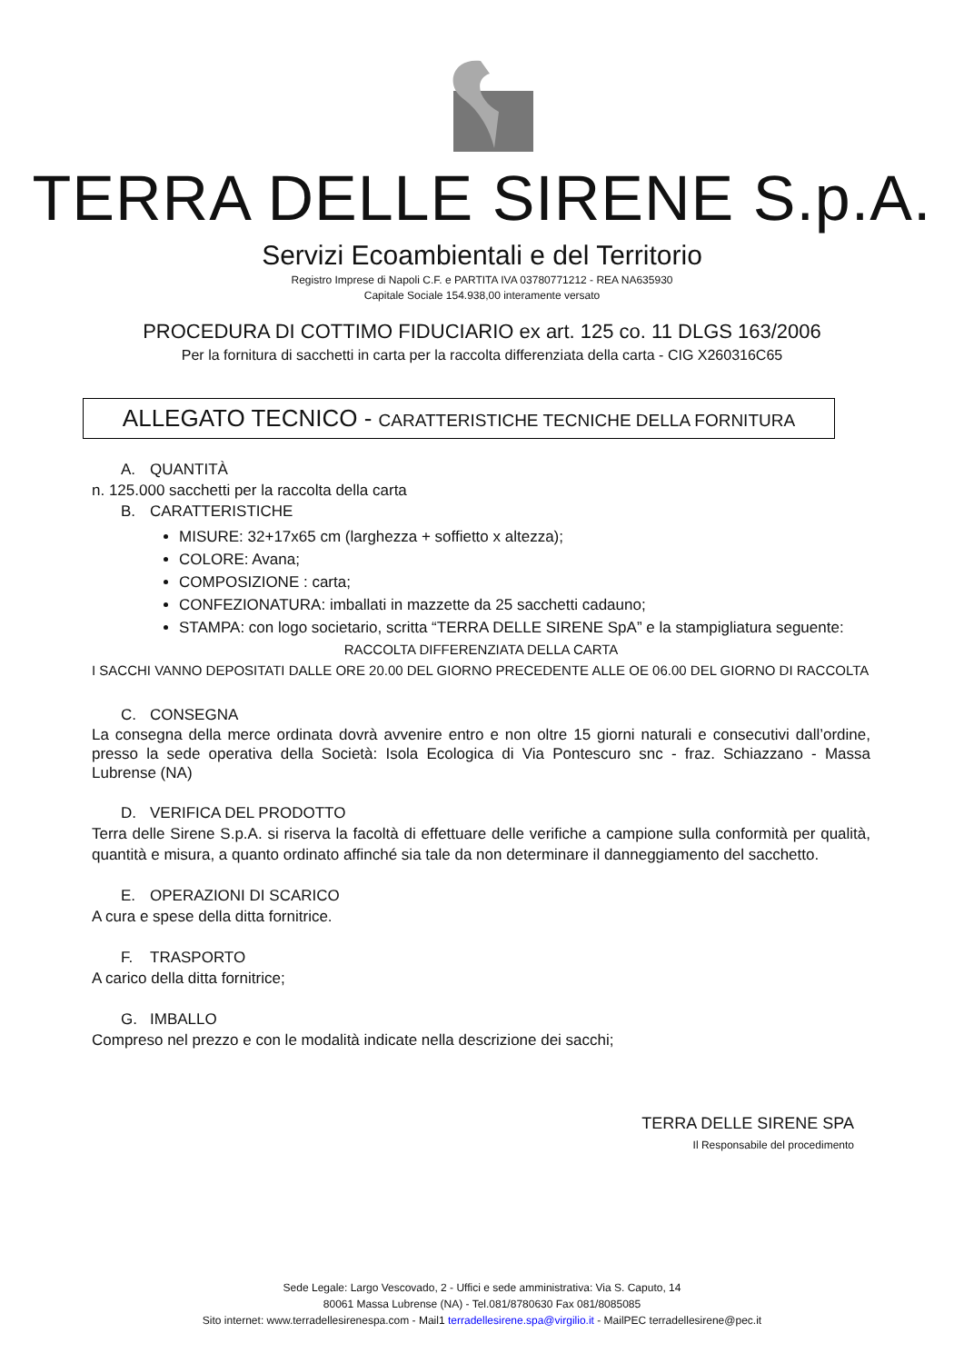TERRA DELLE SIRENE S.p.A.
Servizi Ecoambientali e del Territorio
Registro Imprese di Napoli C.F. e PARTITA IVA 03780771212 - REA NA635930
Capitale Sociale 154.938,00 interamente versato
PROCEDURA DI COTTIMO FIDUCIARIO ex art. 125 co. 11 DLGS 163/2006
Per la fornitura di sacchetti in carta per la raccolta differenziata della carta - CIG X260316C65
ALLEGATO TECNICO - CARATTERISTICHE TECNICHE DELLA FORNITURA
A. QUANTITÀ
n. 125.000 sacchetti per la raccolta della carta
B. CARATTERISTICHE
MISURE: 32+17x65 cm (larghezza + soffietto x altezza);
COLORE: Avana;
COMPOSIZIONE : carta;
CONFEZIONATURA: imballati in mazzette da 25 sacchetti cadauno;
STAMPA: con logo societario, scritta “TERRA DELLE SIRENE SpA” e la stampigliatura seguente:
RACCOLTA DIFFERENZIATA DELLA CARTA
I SACCHI VANNO DEPOSITATI DALLE ORE 20.00 DEL GIORNO PRECEDENTE ALLE OE 06.00 DEL GIORNO DI RACCOLTA
C. CONSEGNA
La consegna della merce ordinata dovrà avvenire entro e non oltre 15 giorni naturali e consecutivi dall’ordine, presso la sede operativa della Società: Isola Ecologica di Via Pontescuro snc - fraz. Schiazzano - Massa Lubrense (NA)
D. VERIFICA DEL PRODOTTO
Terra delle Sirene S.p.A. si riserva la facoltà di effettuare delle verifiche a campione sulla conformità per qualità, quantità e misura, a quanto ordinato affinché sia tale da non determinare il danneggiamento del sacchetto.
E. OPERAZIONI DI SCARICO
A cura e spese della ditta fornitrice.
F. TRASPORTO
A carico della ditta fornitrice;
G. IMBALLO
Compreso nel prezzo e con le modalità indicate nella descrizione dei sacchi;
TERRA DELLE SIRENE SPA
Il Responsabile del procedimento
Sede Legale: Largo Vescovado, 2 - Uffici e sede amministrativa: Via S. Caputo, 14
80061 Massa Lubrense (NA) - Tel.081/8780630 Fax 081/8085085
Sito internet: www.terradellesirenespa.com - Mail1 terradellesirene.spa@virgilio.it - MailPEC terradellesirene@pec.it